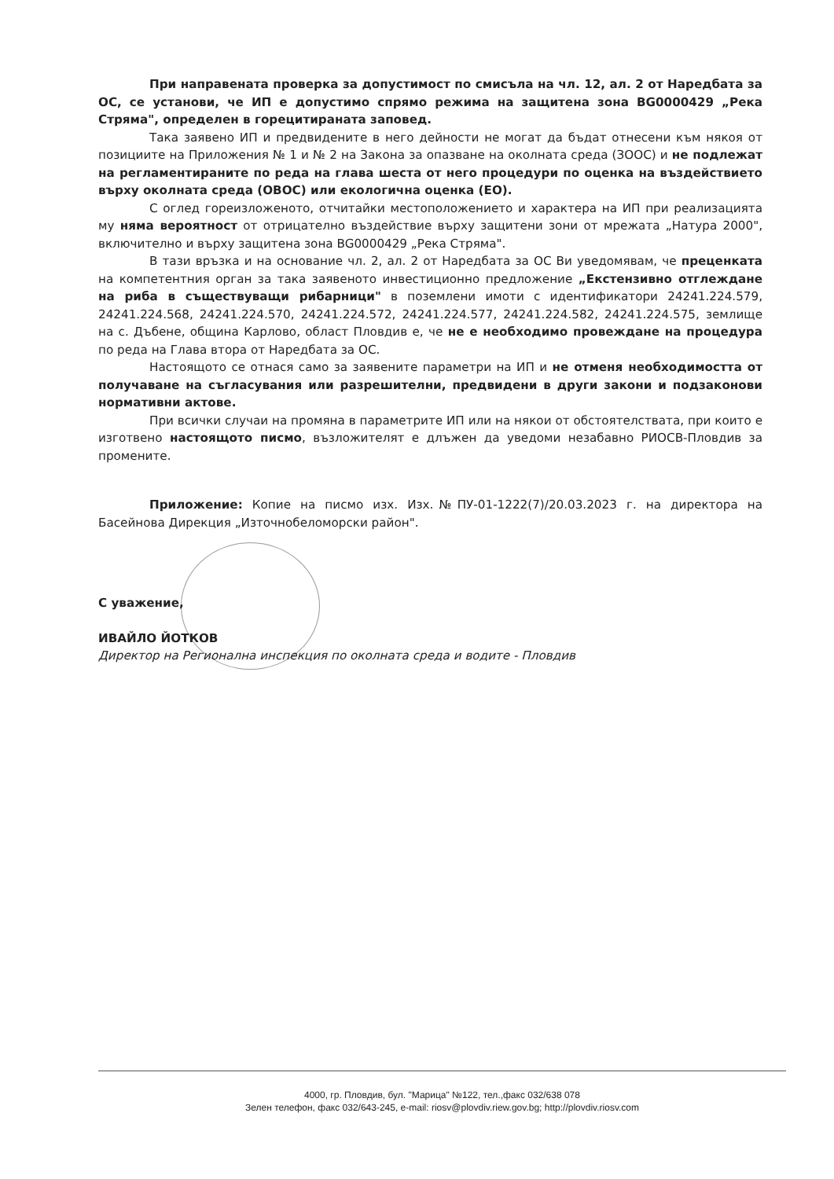При направената проверка за допустимост по смисъла на чл. 12, ал. 2 от Наредбата за ОС, се установи, че ИП е допустимо спрямо режима на защитена зона BG0000429 „Река Стряма", определен в горецитираната заповед.
Така заявено ИП и предвидените в него дейности не могат да бъдат отнесени към някоя от позициите на Приложения № 1 и № 2 на Закона за опазване на околната среда (ЗООС) и не подлежат на регламентираните по реда на глава шеста от него процедури по оценка на въздействието върху околната среда (ОВОС) или екологична оценка (ЕО).
С оглед гореизложеното, отчитайки местоположението и характера на ИП при реализацията му няма вероятност от отрицателно въздействие върху защитени зони от мрежата „Натура 2000", включително и върху защитена зона BG0000429 „Река Стряма".
В тази връзка и на основание чл. 2, ал. 2 от Наредбата за ОС Ви уведомявам, че преценката на компетентния орган за така заявеното инвестиционно предложение „Екстензивно отглеждане на риба в съществуващи рибарници" в поземлени имоти с идентификатори 24241.224.579, 24241.224.568, 24241.224.570, 24241.224.572, 24241.224.577, 24241.224.582, 24241.224.575, землище на с. Дъбене, община Карлово, област Пловдив е, че не е необходимо провеждане на процедура по реда на Глава втора от Наредбата за ОС.
Настоящото се отнася само за заявените параметри на ИП и не отменя необходимостта от получаване на съгласувания или разрешителни, предвидени в други закони и подзаконови нормативни актове.
При всички случаи на промяна в параметрите ИП или на някои от обстоятелствата, при които е изготвено настоящото писмо, възложителят е длъжен да уведоми незабавно РИОСВ-Пловдив за промените.
Приложение: Копие на писмо изх. Изх.№ПУ-01-1222(7)/20.03.2023 г. на директора на Басейнова Дирекция „Източнобеломорски район".
С уважение,
ИВАЙЛО ЙОТКОВ
Директор на Регионална инспекция по околната среда и водите - Пловдив
4000, гр. Пловдив, бул. "Марица" №122, тел.,факс 032/638 078
Зелен телефон, факс 032/643-245, e-mail: riosv@plovdiv.riew.gov.bg; http://plovdiv.riosv.com